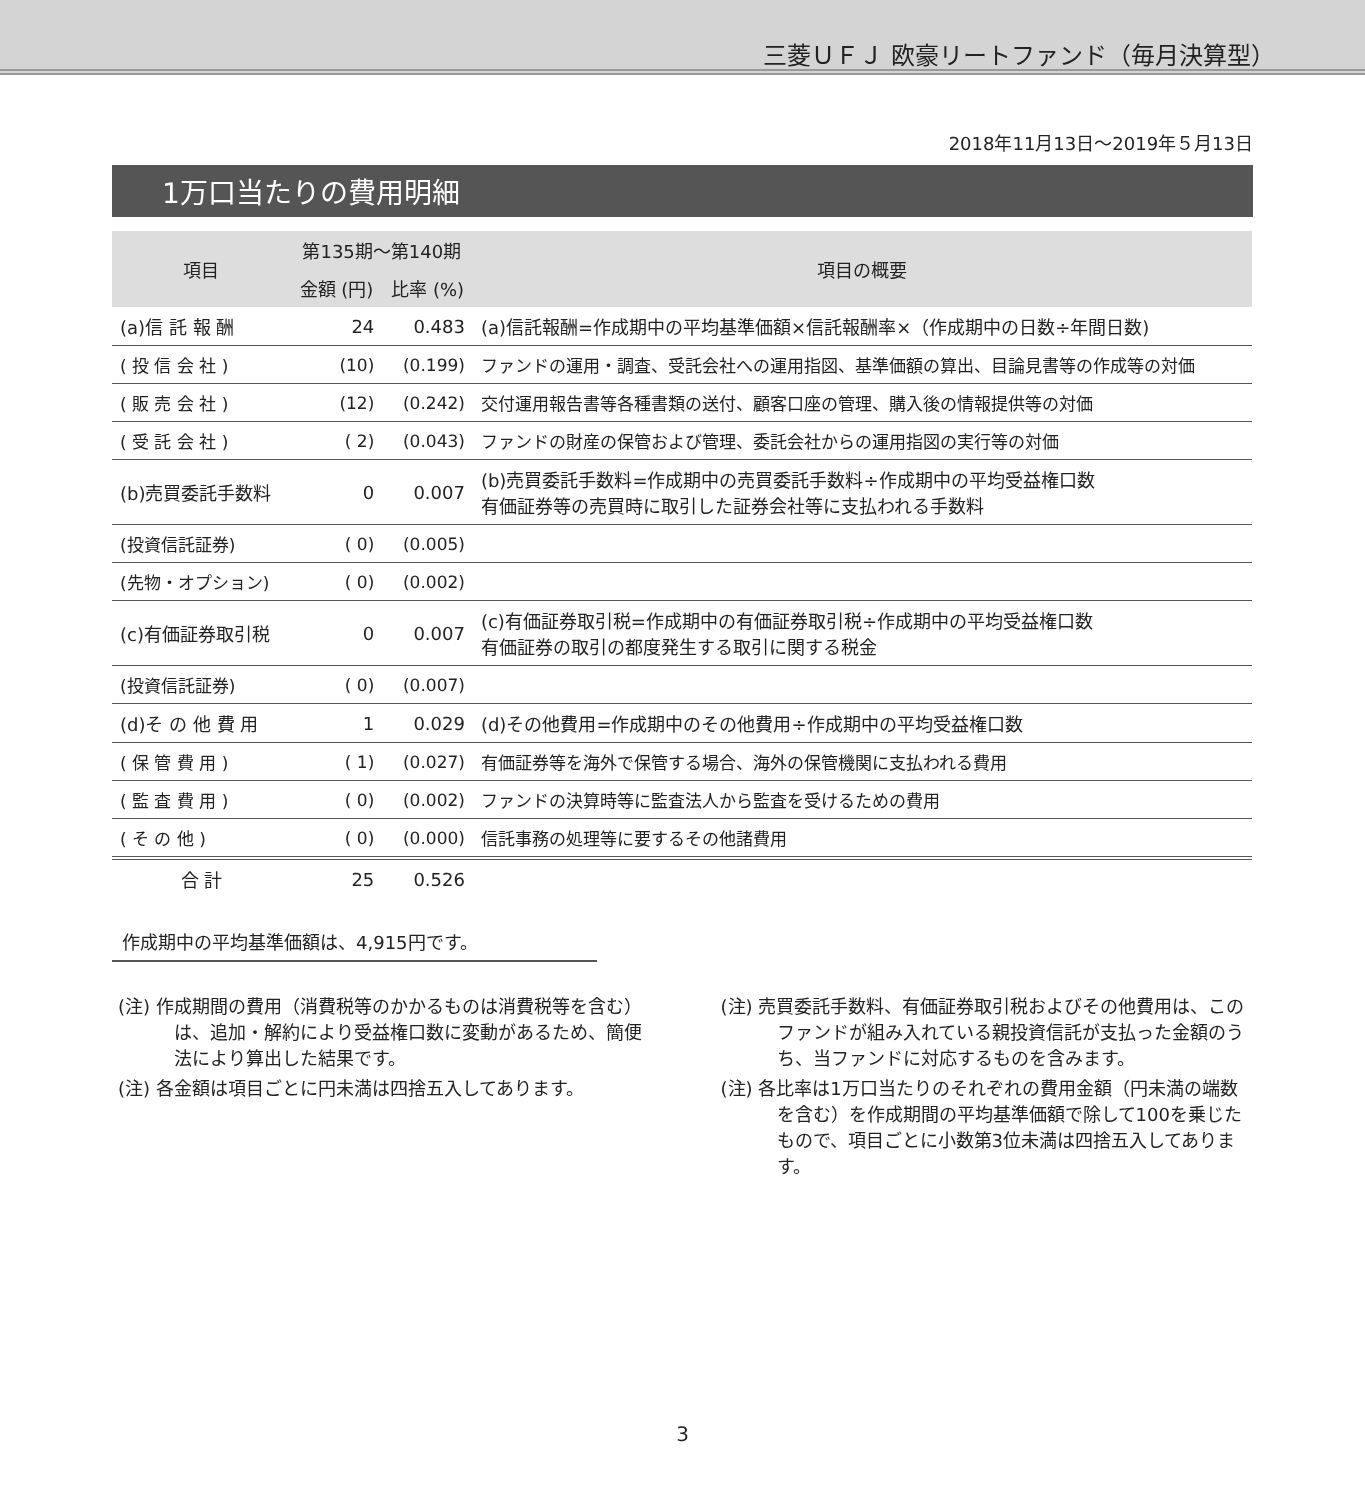三菱ＵＦＪ 欧豪リートファンド（毎月決算型）
2018年11月13日～2019年５月13日
1万口当たりの費用明細
| 項目 | 第135期～第140期 | | 項目の概要 |
| --- | --- | --- | --- |
| | 金額 (円) | 比率 (%) | |
| (a)信 託 報 酬 | 24 | 0.483 | (a)信託報酬=作成期中の平均基準価額×信託報酬率×（作成期中の日数÷年間日数) |
| ( 投 信 会 社 ) | (10) | (0.199) | ファンドの運用・調査、受託会社への運用指図、基準価額の算出、目論見書等の作成等の対価 |
| ( 販 売 会 社 ) | (12) | (0.242) | 交付運用報告書等各種書類の送付、顧客口座の管理、購入後の情報提供等の対価 |
| ( 受 託 会 社 ) | ( 2) | (0.043) | ファンドの財産の保管および管理、委託会社からの運用指図の実行等の対価 |
| (b)売買委託手数料 | 0 | 0.007 | (b)売買委託手数料=作成期中の売買委託手数料÷作成期中の平均受益権口数 有価証券等の売買時に取引した証券会社等に支払われる手数料 |
| (投資信託証券) | ( 0) | (0.005) | |
| (先物・オプション) | ( 0) | (0.002) | |
| (c)有価証券取引税 | 0 | 0.007 | (c)有価証券取引税=作成期中の有価証券取引税÷作成期中の平均受益権口数 有価証券の取引の都度発生する取引に関する税金 |
| (投資信託証券) | ( 0) | (0.007) | |
| (d)そ の 他 費 用 | 1 | 0.029 | (d)その他費用=作成期中のその他費用÷作成期中の平均受益権口数 |
| ( 保 管 費 用 ) | ( 1) | (0.027) | 有価証券等を海外で保管する場合、海外の保管機関に支払われる費用 |
| ( 監 査 費 用 ) | ( 0) | (0.002) | ファンドの決算時等に監査法人から監査を受けるための費用 |
| ( そ の 他 ) | ( 0) | (0.000) | 信託事務の処理等に要するその他諸費用 |
| 合 計 | 25 | 0.526 | |
作成期中の平均基準価額は、4,915円です。
(注) 作成期間の費用（消費税等のかかるものは消費税等を含む）は、追加・解約により受益権口数に変動があるため、簡便法により算出した結果です。
(注) 各金額は項目ごとに円未満は四捨五入してあります。
(注) 売買委託手数料、有価証券取引税およびその他費用は、このファンドが組み入れている親投資信託が支払った金額のうち、当ファンドに対応するものを含みます。
(注) 各比率は1万口当たりのそれぞれの費用金額（円未満の端数を含む）を作成期間の平均基準価額で除して100を乗じたもので、項目ごとに小数第3位未満は四捨五入してあります。
3